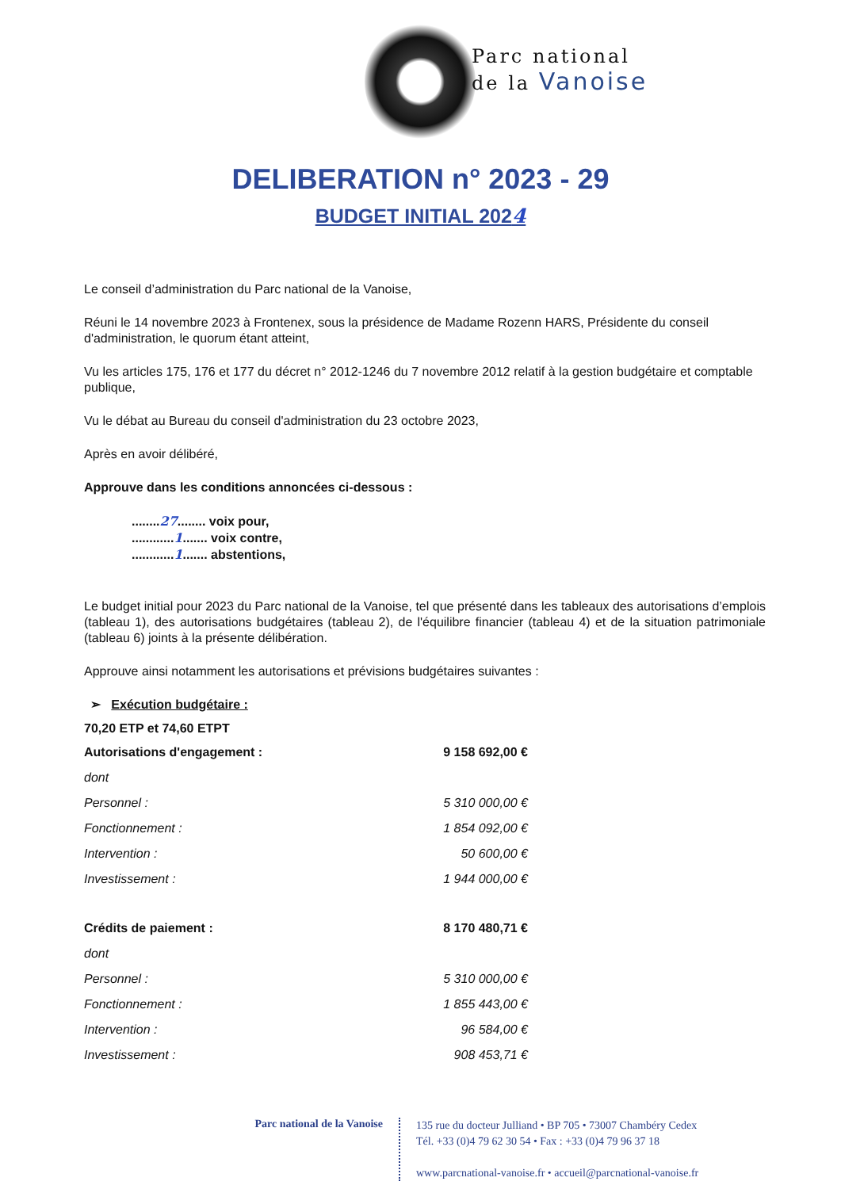Parc national
de la Vanoise
DELIBERATION n° 2023 - 29
BUDGET INITIAL 2024
Le conseil d’administration du Parc national de la Vanoise,
Réuni le 14 novembre 2023 à Frontenex, sous la présidence de Madame Rozenn HARS, Présidente du conseil d'administration, le quorum étant atteint,
Vu les articles 175, 176 et 177 du décret n° 2012-1246 du 7 novembre 2012 relatif à la gestion budgétaire et comptable publique,
Vu le débat au Bureau du conseil d'administration du 23 octobre 2023,
Après en avoir délibéré,
Approuve dans les conditions annoncées ci-dessous :
........27........ voix pour,
............1....... voix contre,
............1....... abstentions,
Le budget initial pour 2023 du Parc national de la Vanoise, tel que présenté dans les tableaux des autorisations d’emplois (tableau 1), des autorisations budgétaires (tableau 2), de l'équilibre financier (tableau 4) et de la situation patrimoniale (tableau 6) joints à la présente délibération.
Approuve ainsi notamment les autorisations et prévisions budgétaires suivantes :
➢ Exécution budgétaire :
70,20 ETP et 74,60 ETPT
| Autorisations d'engagement : | 9 158 692,00 € |
| dont | |
| Personnel : | 5 310 000,00 € |
| Fonctionnement : | 1 854 092,00 € |
| Intervention : | 50 600,00 € |
| Investissement : | 1 944 000,00 € |
| Crédits de paiement : | 8 170 480,71 € |
| dont | |
| Personnel : | 5 310 000,00 € |
| Fonctionnement : | 1 855 443,00 € |
| Intervention : | 96 584,00 € |
| Investissement : | 908 453,71 € |
Parc national de la Vanoise
135 rue du docteur Julliand • BP 705 • 73007 Chambéry Cedex
Tél. +33 (0)4 79 62 30 54 • Fax : +33 (0)4 79 96 37 18
www.parcnational-vanoise.fr • accueil@parcnational-vanoise.fr